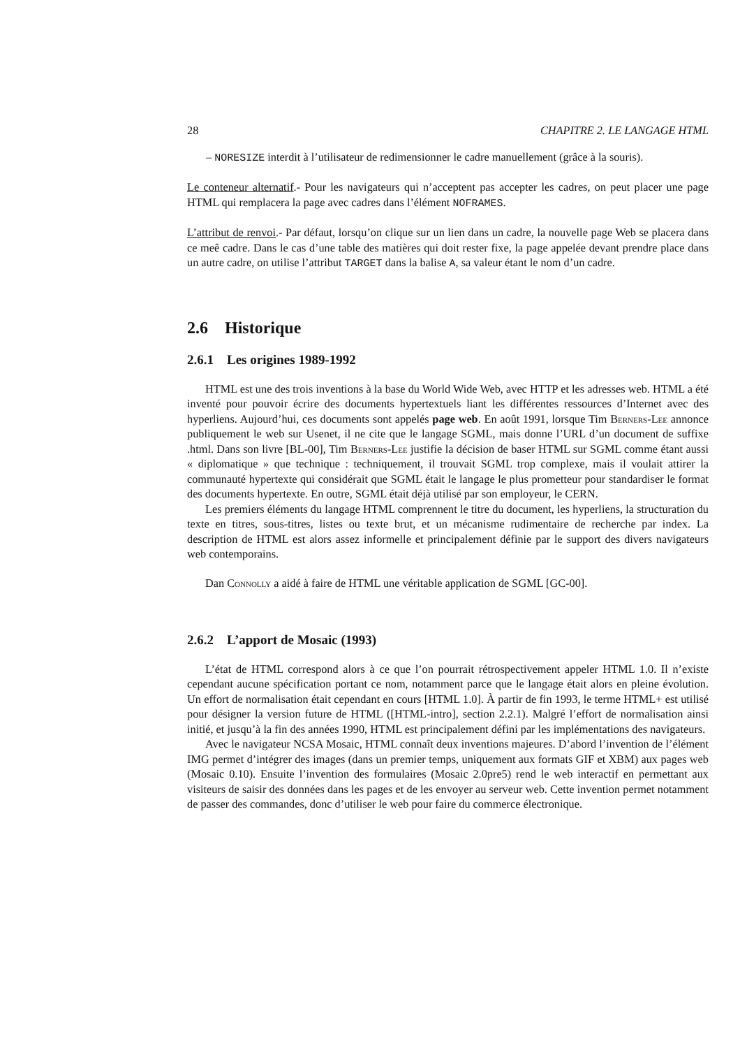28 CHAPITRE 2. LE LANGAGE HTML
– NORESIZE interdit à l’utilisateur de redimensionner le cadre manuellement (grâce à la souris).
Le conteneur alternatif.- Pour les navigateurs qui n’acceptent pas accepter les cadres, on peut placer une page HTML qui remplacera la page avec cadres dans l’élément NOFRAMES.
L’attribut de renvoi.- Par défaut, lorsqu’on clique sur un lien dans un cadre, la nouvelle page Web se placera dans ce meê cadre. Dans le cas d’une table des matières qui doit rester fixe, la page appelée devant prendre place dans un autre cadre, on utilise l’attribut TARGET dans la balise A, sa valeur étant le nom d’un cadre.
2.6 Historique
2.6.1 Les origines 1989-1992
HTML est une des trois inventions à la base du World Wide Web, avec HTTP et les adresses web. HTML a été inventé pour pouvoir écrire des documents hypertextuels liant les différentes ressources d’Internet avec des hyperliens. Aujourd’hui, ces documents sont appelés page web. En août 1991, lorsque Tim Berners-Lee annonce publiquement le web sur Usenet, il ne cite que le langage SGML, mais donne l’URL d’un document de suffixe .html. Dans son livre [BL-00], Tim Berners-Lee justifie la décision de baser HTML sur SGML comme étant aussi « diplomatique » que technique : techniquement, il trouvait SGML trop complexe, mais il voulait attirer la communauté hypertexte qui considérait que SGML était le langage le plus prometteur pour standardiser le format des documents hypertexte. En outre, SGML était déjà utilisé par son employeur, le CERN.
Les premiers éléments du langage HTML comprennent le titre du document, les hyperliens, la structuration du texte en titres, sous-titres, listes ou texte brut, et un mécanisme rudimentaire de recherche par index. La description de HTML est alors assez informelle et principalement définie par le support des divers navigateurs web contemporains.
Dan Connolly a aidé à faire de HTML une véritable application de SGML [GC-00].
2.6.2 L’apport de Mosaic (1993)
L’état de HTML correspond alors à ce que l’on pourrait rétrospectivement appeler HTML 1.0. Il n’existe cependant aucune spécification portant ce nom, notamment parce que le langage était alors en pleine évolution. Un effort de normalisation était cependant en cours [HTML 1.0]. À partir de fin 1993, le terme HTML+ est utilisé pour désigner la version future de HTML ([HTML-intro], section 2.2.1). Malgré l’effort de normalisation ainsi initié, et jusqu’à la fin des années 1990, HTML est principalement défini par les implémentations des navigateurs.
Avec le navigateur NCSA Mosaic, HTML connaît deux inventions majeures. D’abord l’invention de l’élément IMG permet d’intégrer des images (dans un premier temps, uniquement aux formats GIF et XBM) aux pages web (Mosaic 0.10). Ensuite l’invention des formulaires (Mosaic 2.0pre5) rend le web interactif en permettant aux visiteurs de saisir des données dans les pages et de les envoyer au serveur web. Cette invention permet notamment de passer des commandes, donc d’utiliser le web pour faire du commerce électronique.